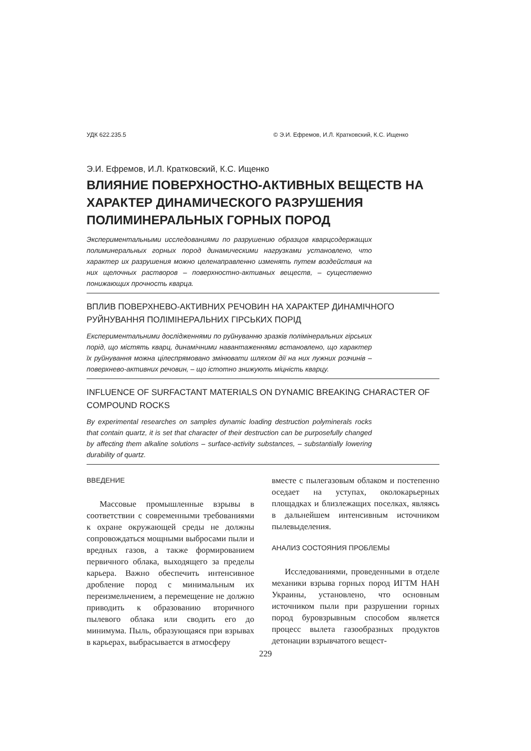УДК 622.235.5 © Э.И. Ефремов, И.Л. Кратковский, К.С. Ищенко
Э.И. Ефремов, И.Л. Кратковский, К.С. Ищенко
ВЛИЯНИЕ ПОВЕРХНОСТНО-АКТИВНЫХ ВЕЩЕСТВ НА ХАРАКТЕР ДИНАМИЧЕСКОГО РАЗРУШЕНИЯ ПОЛИМИНЕРАЛЬНЫХ ГОРНЫХ ПОРОД
Экспериментальными исследованиями по разрушению образцов кварцсодержащих полиминеральных горных пород динамическими нагрузками установлено, что характер их разрушения можно целенаправленно изменять путем воздействия на них щелочных растворов – поверхностно-активных веществ, – существенно понижающих прочность кварца.
ВПЛИВ ПОВЕРХНЕВО-АКТИВНИХ РЕЧОВИН НА ХАРАКТЕР ДИНАМІЧНОГО РУЙНУВАННЯ ПОЛІМІНЕРАЛЬНИХ ГІРСЬКИХ ПОРІД
Експериментальними дослідженнями по руйнуванню зразків полімінеральних гірських порід, що містять кварц, динамічними навантаженнями встановлено, що характер їх руйнування можна цілеспрямовано змінювати шляхом дії на них лужних розчинів – поверхнево-активних речовин, – що істотно знижують міцність кварцу.
INFLUENCE OF SURFACTANT MATERIALS ON DYNAMIC BREAKING CHARACTER OF COMPOUND ROCKS
By experimental researches on samples dynamic loading destruction polyminerals rocks that contain quartz, it is set that character of their destruction can be purposefully changed by affecting them alkaline solutions – surface-activity substances, – substantially lowering durability of quartz.
ВВЕДЕНИЕ
Массовые промышленные взрывы в соответствии с современными требованиями к охране окружающей среды не должны сопровождаться мощными выбросами пыли и вредных газов, а также формированием первичного облака, выходящего за пределы карьера. Важно обеспечить интенсивное дробление пород с минимальным их переизмельчением, а перемещение не должно приводить к образованию вторичного пылевого облака или сводить его до минимума. Пыль, образующаяся при взрывах в карьерах, выбрасывается в атмосферу
вместе с пылегазовым облаком и постепенно оседает на уступах, околокарьерных площадках и близлежащих поселках, являясь в дальнейшем интенсивным источником пылевыделения.
АНАЛИЗ СОСТОЯНИЯ ПРОБЛЕМЫ
Исследованиями, проведенными в отделе механики взрыва горных пород ИГТМ НАН Украины, установлено, что основным источником пыли при разрушении горных пород буровзрывным способом является процесс вылета газообразных продуктов детонации взрывчатого вещест-
229